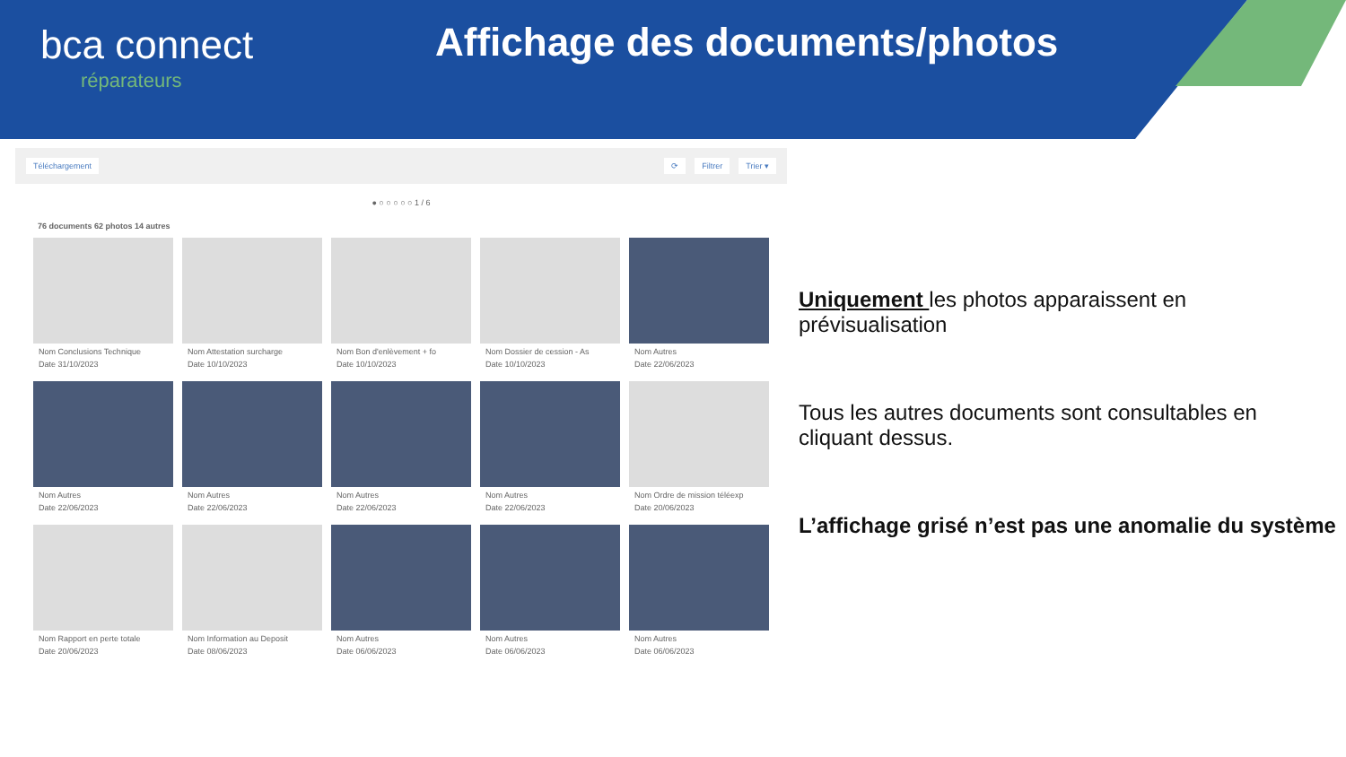bca connect
réparateurs
Affichage des documents/photos
Téléchargement ⟳ Filtrer Trier ▾
● ○ ○ ○ ○ ○ 1 / 6
76 documents 62 photos 14 autres
Nom Conclusions Technique
Date 31/10/2023
Nom Attestation surcharge
Date 10/10/2023
Nom Bon d'enlèvement + fo
Date 10/10/2023
Nom Dossier de cession - As
Date 10/10/2023
Nom Autres
Date 22/06/2023
Nom Autres
Date 22/06/2023
Nom Autres
Date 22/06/2023
Nom Autres
Date 22/06/2023
Nom Autres
Date 22/06/2023
Nom Ordre de mission téléexp
Date 20/06/2023
Nom Rapport en perte totale
Date 20/06/2023
Nom Information au Deposit
Date 08/06/2023
Nom Autres
Date 06/06/2023
Nom Autres
Date 06/06/2023
Nom Autres
Date 06/06/2023
Uniquement les photos apparaissent en prévisualisation
Tous les autres documents sont consultables en cliquant dessus.
L’affichage grisé n’est pas une anomalie du système